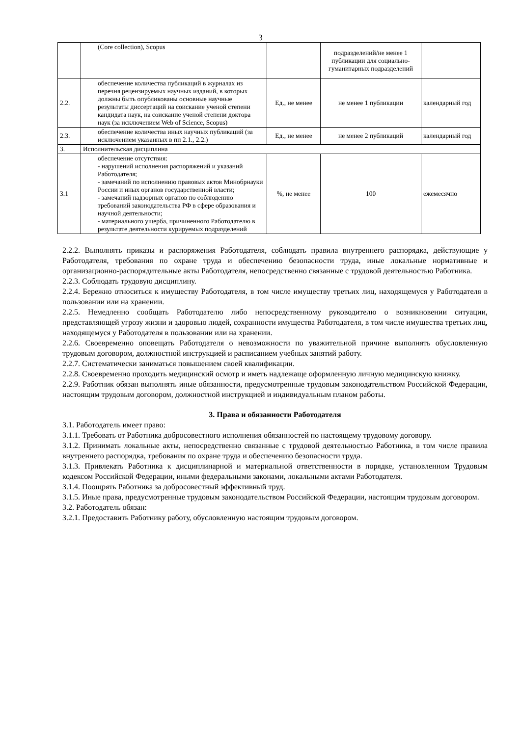3
| | (Core collection), Scopus | | подразделений/не менее 1 публикации для социально-гуманитарных подразделений | |
| 2.2. | обеспечение количества публикаций в журналах из перечня рецензируемых научных изданий, в которых должны быть опубликованы основные научные результаты диссертаций на соискание ученой степени кандидата наук, на соискание ученой степени доктора наук (за исключением Web of Science, Scopus) | Ед., не менее | не менее 1 публикации | календарный год |
| 2.3. | обеспечение количества иных научных публикаций (за исключением указанных в пп 2.1., 2.2.) | Ед., не менее | не менее 2 публикаций | календарный год |
| 3. | Исполнительская дисциплина | | | |
| 3.1 | обеспечение отсутствия: - нарушений исполнения распоряжений и указаний Работодателя; - замечаний по исполнению правовых актов Минобрнауки России и иных органов государственной власти; - замечаний надзорных органов по соблюдению требований законодательства РФ в сфере образования и научной деятельности; - материального ущерба, причиненного Работодателю в результате деятельности курируемых подразделений | %, не менее | 100 | ежемесячно |
2.2.2. Выполнять приказы и распоряжения Работодателя, соблюдать правила внутреннего распорядка, действующие у Работодателя, требования по охране труда и обеспечению безопасности труда, иные локальные нормативные и организационно-распорядительные акты Работодателя, непосредственно связанные с трудовой деятельностью Работника.
2.2.3. Соблюдать трудовую дисциплину.
2.2.4. Бережно относиться к имуществу Работодателя, в том числе имуществу третьих лиц, находящемуся у Работодателя в пользовании или на хранении.
2.2.5. Немедленно сообщать Работодателю либо непосредственному руководителю о возникновении ситуации, представляющей угрозу жизни и здоровью людей, сохранности имущества Работодателя, в том числе имущества третьих лиц, находящемуся у Работодателя в пользовании или на хранении.
2.2.6. Своевременно оповещать Работодателя о невозможности по уважительной причине выполнять обусловленную трудовым договором, должностной инструкцией и расписанием учебных занятий работу.
2.2.7. Систематически заниматься повышением своей квалификации.
2.2.8. Своевременно проходить медицинский осмотр и иметь надлежаще оформленную личную медицинскую книжку.
2.2.9. Работник обязан выполнять иные обязанности, предусмотренные трудовым законодательством Российской Федерации, настоящим трудовым договором, должностной инструкцией и индивидуальным планом работы.
3. Права и обязанности Работодателя
3.1. Работодатель имеет право:
3.1.1. Требовать от Работника добросовестного исполнения обязанностей по настоящему трудовому договору.
3.1.2. Принимать локальные акты, непосредственно связанные с трудовой деятельностью Работника, в том числе правила внутреннего распорядка, требования по охране труда и обеспечению безопасности труда.
3.1.3. Привлекать Работника к дисциплинарной и материальной ответственности в порядке, установленном Трудовым кодексом Российской Федерации, иными федеральными законами, локальными актами Работодателя.
3.1.4. Поощрять Работника за добросовестный эффективный труд.
3.1.5. Иные права, предусмотренные трудовым законодательством Российской Федерации, настоящим трудовым договором.
3.2. Работодатель обязан:
3.2.1. Предоставить Работнику работу, обусловленную настоящим трудовым договором.